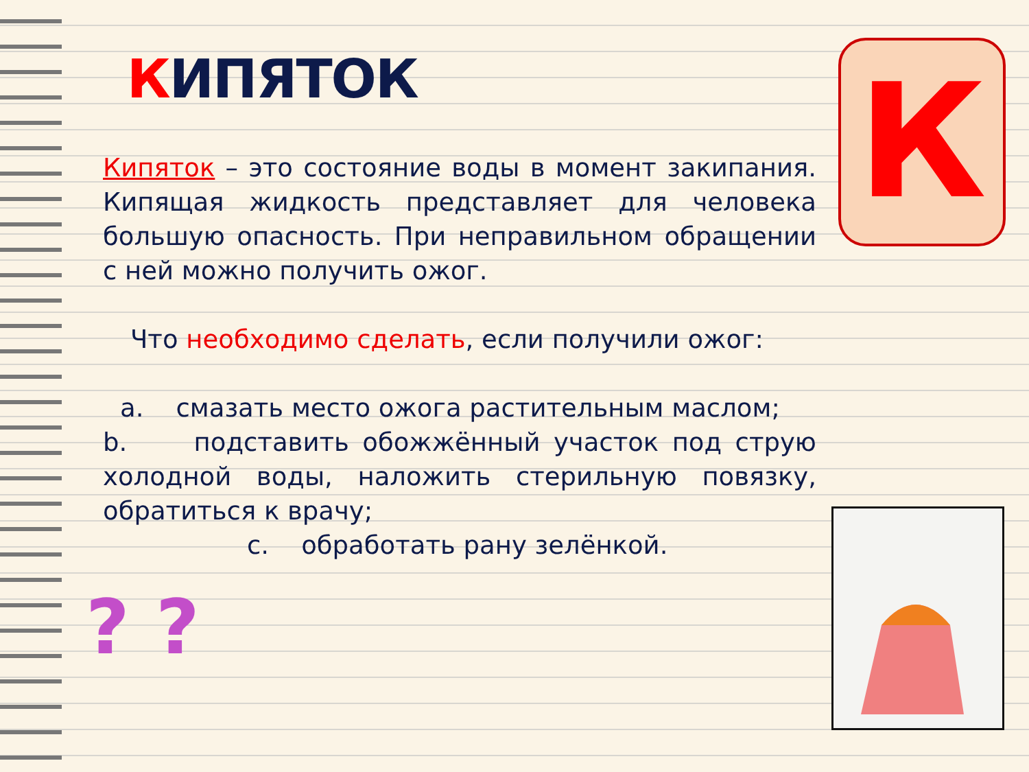КИПЯТОК
Кипяток – это состояние воды в момент закипания. Кипящая жидкость представляет для человека большую опасность. При неправильном обращении с ней можно получить ожог.
Что необходимо сделать, если получили ожог:
a. смазать место ожога растительным маслом;
b. подставить обожжённый участок под струю холодной воды, наложить стерильную повязку, обратиться к врачу;
c. обработать рану зелёнкой.
К
? ?